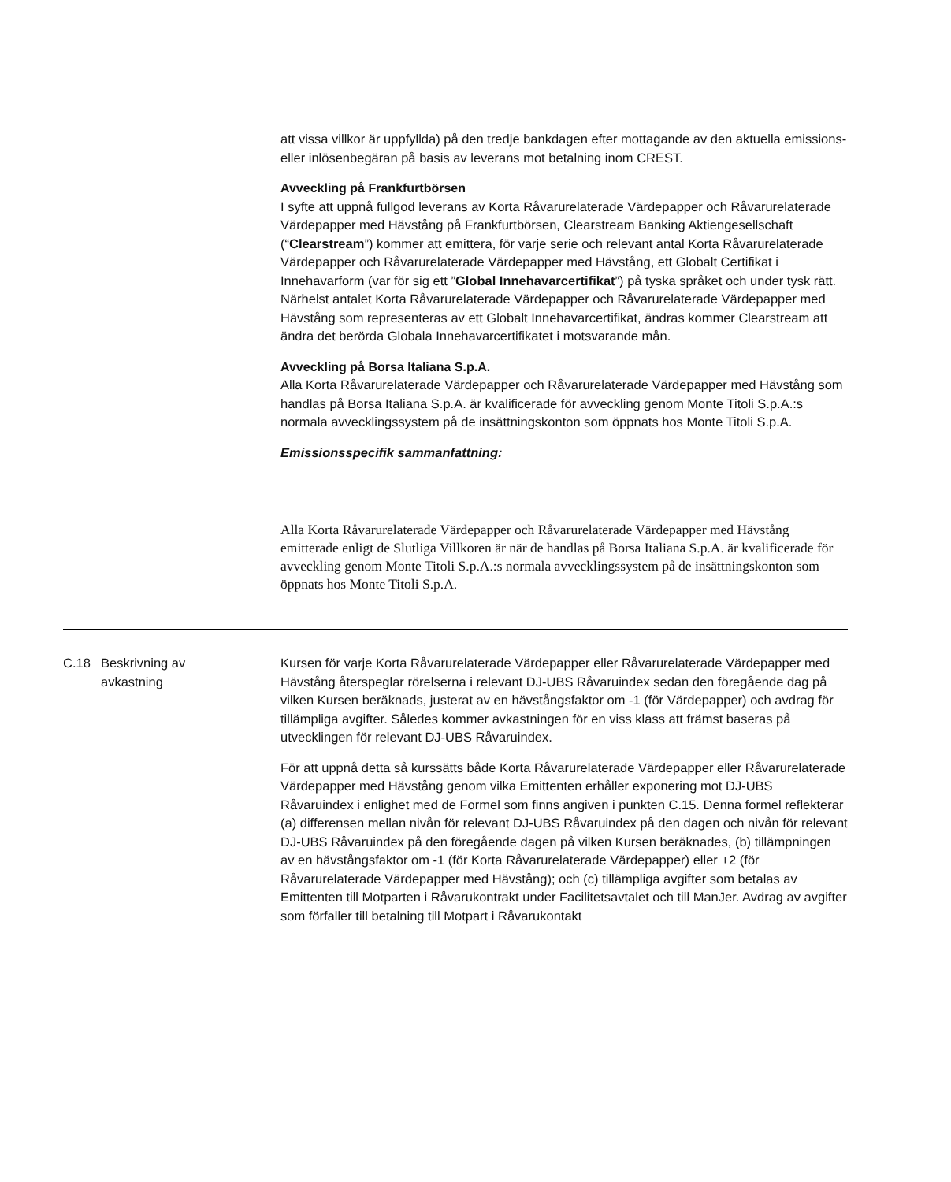att vissa villkor är uppfyllda) på den tredje bankdagen efter mottagande av den aktuella emissions- eller inlösenbegäran på basis av leverans mot betalning inom CREST.
Avveckling på Frankfurtbörsen
I syfte att uppnå fullgod leverans av Korta Råvarurelaterade Värdepapper och Råvarurelaterade Värdepapper med Hävstång på Frankfurtbörsen, Clearstream Banking Aktiengesellschaft (“Clearstream”) kommer att emittera, för varje serie och relevant antal Korta Råvarurelaterade Värdepapper och Råvarurelaterade Värdepapper med Hävstång, ett Globalt Certifikat i Innehavarform (var för sig ett ”Global Innehavarcertifikat”) på tyska språket och under tysk rätt. Närhelst antalet Korta Råvarurelaterade Värdepapper och Råvarurelaterade Värdepapper med Hävstång som representeras av ett Globalt Innehavarcertifikat, ändras kommer Clearstream att ändra det berörda Globala Innehavarcertifikatet i motsvarande mån.
Avveckling på Borsa Italiana S.p.A.
Alla Korta Råvarurelaterade Värdepapper och Råvarurelaterade Värdepapper med Hävstång som handlas på Borsa Italiana S.p.A. är kvalificerade för avveckling genom Monte Titoli S.p.A.:s normala avvecklingssystem på de insättningskonton som öppnats hos Monte Titoli S.p.A.
Emissionsspecifik sammanfattning:
Alla Korta Råvarurelaterade Värdepapper och Råvarurelaterade Värdepapper med Hävstång emitterade enligt de Slutliga Villkoren är när de handlas på Borsa Italiana S.p.A. är kvalificerade för avveckling genom Monte Titoli S.p.A.:s normala avvecklingssystem på de insättningskonton som öppnats hos Monte Titoli S.p.A.
| C.18 | Beskrivning av avkastning | Kursen för varje Korta Råvarurelaterade Värdepapper eller Råvarurelaterade Värdepapper med Hävstång återspeglar rörelserna i relevant DJ-UBS Råvaruindex sedan den föregående dag på vilken Kursen beräknads, justerat av en hävstångsfaktor om -1 (för Värdepapper) och avdrag för tillämpliga avgifter. Således kommer avkastningen för en viss klass att främst baseras på utvecklingen för relevant DJ-UBS Råvaruindex. För att uppnå detta så kurssätts både Korta Råvarurelaterade Värdepapper eller Råvarurelaterade Värdepapper med Hävstång genom vilka Emittenten erhåller exponering mot DJ-UBS Råvaruindex i enlighet med de Formel som finns angiven i punkten C.15. Denna formel reflekterar (a) differensen mellan nivån för relevant DJ-UBS Råvaruindex på den dagen och nivån för relevant DJ-UBS Råvaruindex på den föregående dagen på vilken Kursen beräknades, (b) tillämpningen av en hävstångsfaktor om -1 (för Korta Råvarurelaterade Värdepapper) eller +2 (för Råvarurelaterade Värdepapper med Hävstång); och (c) tillämpliga avgifter som betalas av Emittenten till Motparten i Råvarukontrakt under Facilitetsavtalet och till ManJer. Avdrag av avgifter som förfaller till betalning till Motpart i Råvarukontakt |